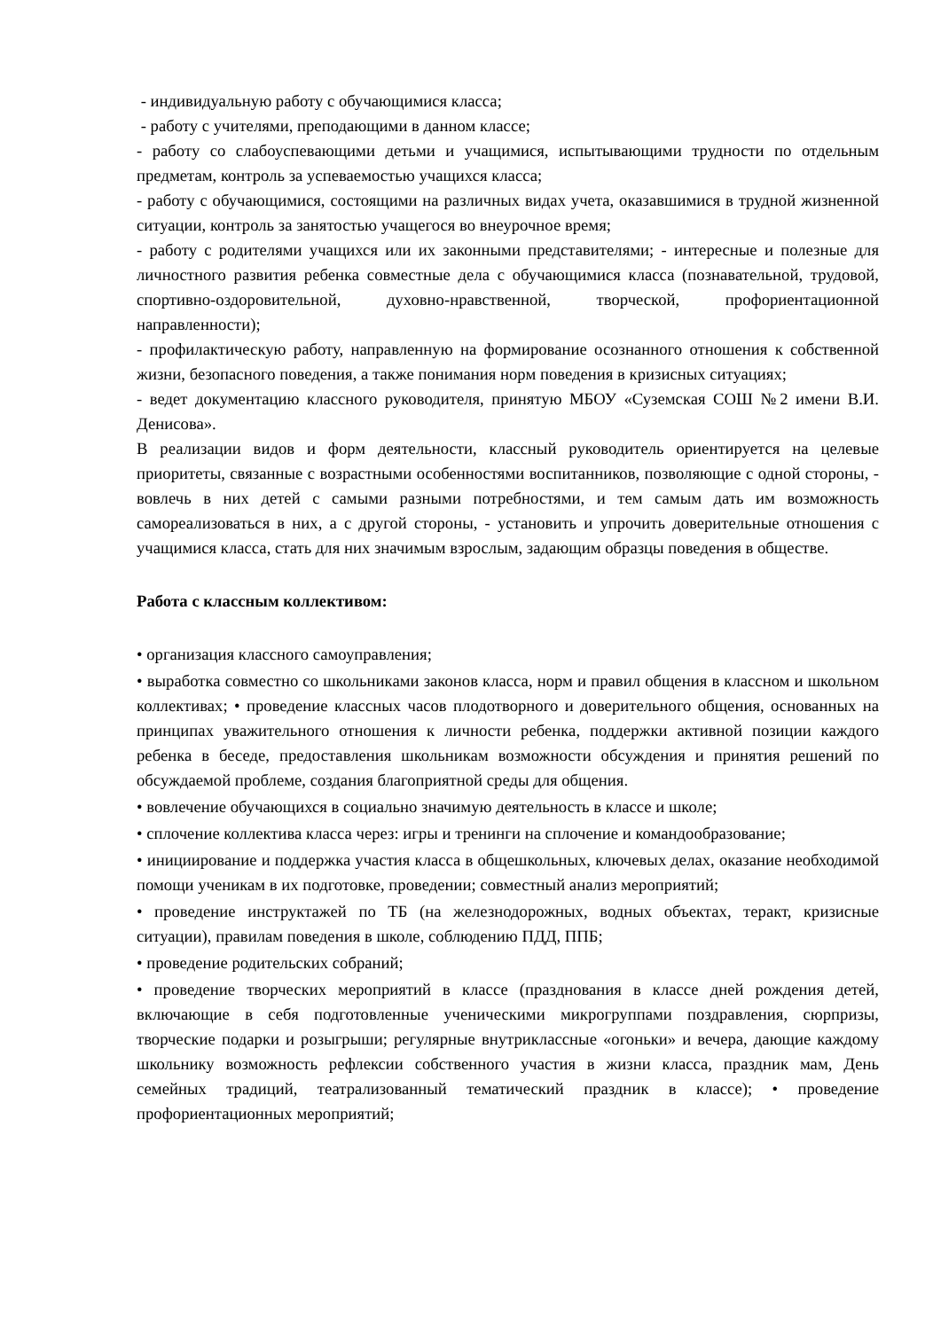- индивидуальную работу с обучающимися класса;
- работу с учителями, преподающими в данном классе;
- работу со слабоуспевающими детьми и учащимися, испытывающими трудности по отдельным предметам, контроль за успеваемостью учащихся класса;
- работу с обучающимися, состоящими на различных видах учета, оказавшимися в трудной жизненной ситуации, контроль за занятостью учащегося во внеурочное время;
- работу с родителями учащихся или их законными представителями; - интересные и полезные для личностного развития ребенка совместные дела с обучающимися класса (познавательной, трудовой, спортивно-оздоровительной, духовно-нравственной, творческой, профориентационной направленности);
- профилактическую работу, направленную на формирование осознанного отношения к собственной жизни, безопасного поведения, а также понимания норм поведения в кризисных ситуациях;
- ведет документацию классного руководителя, принятую МБОУ «Суземская СОШ №2 имени В.И. Денисова».
В реализации видов и форм деятельности, классный руководитель ориентируется на целевые приоритеты, связанные с возрастными особенностями воспитанников, позволяющие с одной стороны, - вовлечь в них детей с самыми разными потребностями, и тем самым дать им возможность самореализоваться в них, а с другой стороны, - установить и упрочить доверительные отношения с учащимися класса, стать для них значимым взрослым, задающим образцы поведения в обществе.
Работа с классным коллективом:
• организация классного самоуправления;
• выработка совместно со школьниками законов класса, норм и правил общения в классном и школьном коллективах; • проведение классных часов плодотворного и доверительного общения, основанных на принципах уважительного отношения к личности ребенка, поддержки активной позиции каждого ребенка в беседе, предоставления школьникам возможности обсуждения и принятия решений по обсуждаемой проблеме, создания благоприятной среды для общения.
• вовлечение обучающихся в социально значимую деятельность в классе и школе;
• сплочение коллектива класса через: игры и тренинги на сплочение и командообразование;
• инициирование и поддержка участия класса в общешкольных, ключевых делах, оказание необходимой помощи ученикам в их подготовке, проведении; совместный анализ мероприятий;
• проведение инструктажей по ТБ (на железнодорожных, водных объектах, теракт, кризисные ситуации), правилам поведения в школе, соблюдению ПДД, ППБ;
• проведение родительских собраний;
• проведение творческих мероприятий в классе (празднования в классе дней рождения детей, включающие в себя подготовленные ученическими микрогруппами поздравления, сюрпризы, творческие подарки и розыгрыши; регулярные внутриклассные «огоньки» и вечера, дающие каждому школьнику возможность рефлексии собственного участия в жизни класса, праздник мам, День семейных традиций, театрализованный тематический праздник в классе); • проведение профориентационных мероприятий;